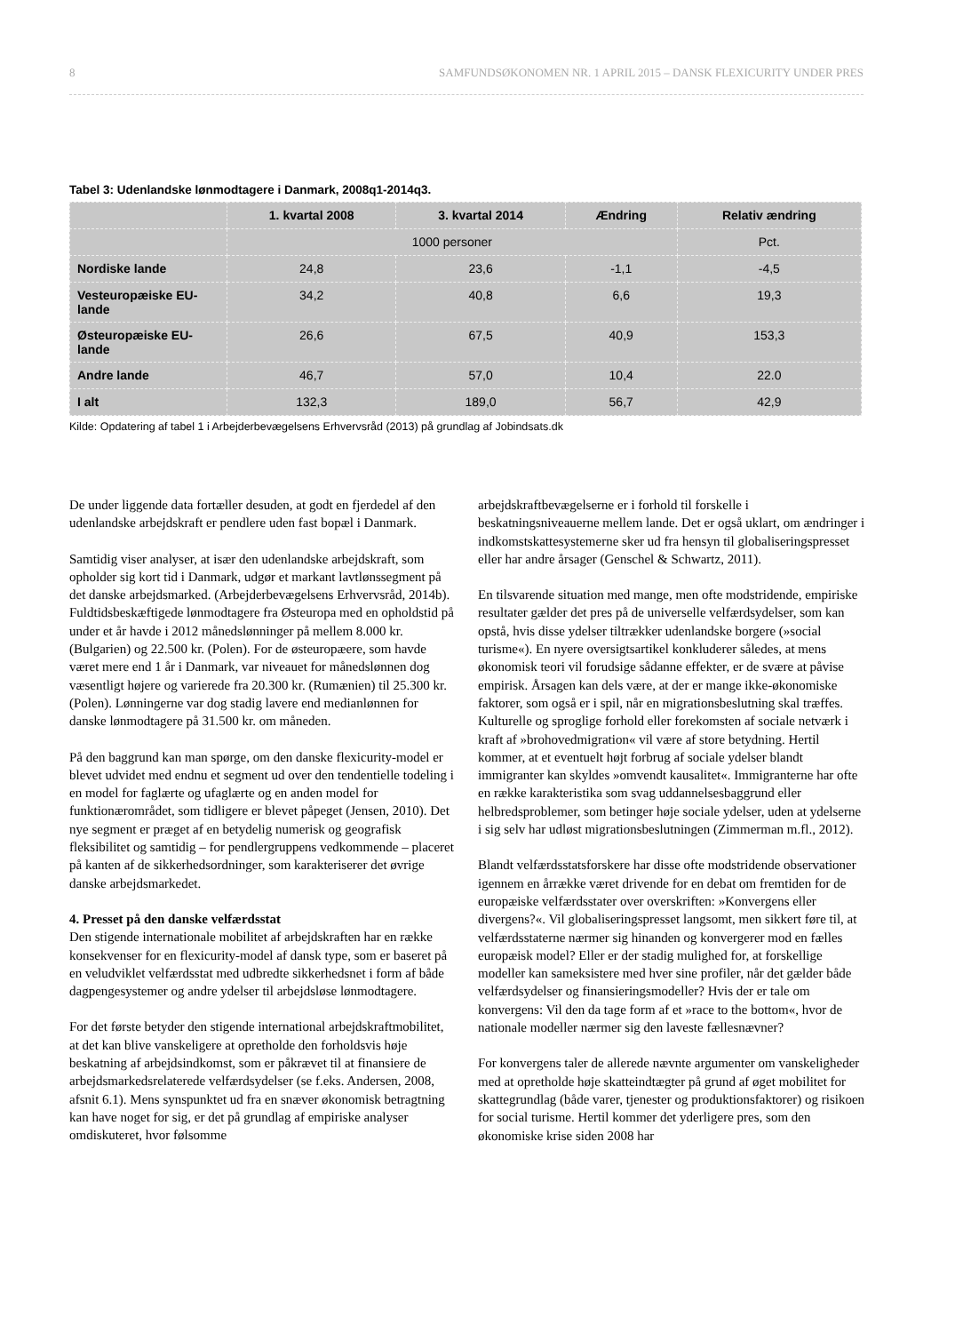8 SAMFUNDSØKONOMEN NR. 1 APRIL 2015 – DANSK FLEXICURITY UNDER PRES
Tabel 3: Udenlandske lønmodtagere i Danmark, 2008q1-2014q3.
| | 1. kvartal 2008 | 3. kvartal 2014 | Ændring | Relativ ændring |
| --- | --- | --- | --- | --- |
| | 1000 personer | | | Pct. |
| Nordiske lande | 24,8 | 23,6 | -1,1 | -4,5 |
| Vesteuropæiske EU-lande | 34,2 | 40,8 | 6,6 | 19,3 |
| Østeuropæiske EU-lande | 26,6 | 67,5 | 40,9 | 153,3 |
| Andre lande | 46,7 | 57,0 | 10,4 | 22.0 |
| I alt | 132,3 | 189,0 | 56,7 | 42,9 |
Kilde: Opdatering af tabel 1 i Arbejderbevægelsens Erhvervsråd (2013) på grundlag af Jobindsats.dk
De under liggende data fortæller desuden, at godt en fjerdedel af den udenlandske arbejdskraft er pendlere uden fast bopæl i Danmark.
Samtidig viser analyser, at især den udenlandske arbejdskraft, som opholder sig kort tid i Danmark, udgør et markant lavtlønssegment på det danske arbejdsmarked. (Arbejderbevægelsens Erhvervsråd, 2014b). Fuldtidsbeskæftigede lønmodtagere fra Østeuropa med en opholdstid på under et år havde i 2012 månedslønninger på mellem 8.000 kr. (Bulgarien) og 22.500 kr. (Polen). For de østeuropæere, som havde været mere end 1 år i Danmark, var niveauet for månedslønnen dog væsentligt højere og varierede fra 20.300 kr. (Rumænien) til 25.300 kr. (Polen). Lønningerne var dog stadig lavere end medianlønnen for danske lønmodtagere på 31.500 kr. om måneden.
På den baggrund kan man spørge, om den danske flexicurity-model er blevet udvidet med endnu et segment ud over den tendentielle todeling i en model for faglærte og ufaglærte og en anden model for funktionærområdet, som tidligere er blevet påpeget (Jensen, 2010). Det nye segment er præget af en betydelig numerisk og geografisk fleksibilitet og samtidig – for pendlergruppens vedkommende – placeret på kanten af de sikkerhedsordninger, som karakteriserer det øvrige danske arbejdsmarkedet.
4. Presset på den danske velfærdsstat
Den stigende internationale mobilitet af arbejdskraften har en række konsekvenser for en flexicurity-model af dansk type, som er baseret på en veludviklet velfærdsstat med udbredte sikkerhedsnet i form af både dagpengesystemer og andre ydelser til arbejdsløse lønmodtagere.
For det første betyder den stigende international arbejdskraftmobilitet, at det kan blive vanskeligere at opretholde den forholdsvis høje beskatning af arbejdsindkomst, som er påkrævet til at finansiere de arbejdsmarkedsrelaterede velfærdsydelser (se f.eks. Andersen, 2008, afsnit 6.1). Mens synspunktet ud fra en snæver økonomisk betragtning kan have noget for sig, er det på grundlag af empiriske analyser omdiskuteret, hvor følsomme
arbejdskraftbevægelserne er i forhold til forskelle i beskatningsniveauerne mellem lande. Det er også uklart, om ændringer i indkomstskattesystemerne sker ud fra hensyn til globaliseringspresset eller har andre årsager (Genschel & Schwartz, 2011).
En tilsvarende situation med mange, men ofte modstridende, empiriske resultater gælder det pres på de universelle velfærdsydelser, som kan opstå, hvis disse ydelser tiltrækker udenlandske borgere (»social turisme«). En nyere oversigtsartikel konkluderer således, at mens økonomisk teori vil forudsige sådanne effekter, er de svære at påvise empirisk. Årsagen kan dels være, at der er mange ikke-økonomiske faktorer, som også er i spil, når en migrationsbeslutning skal træffes. Kulturelle og sproglige forhold eller forekomsten af sociale netværk i kraft af »brohovedmigration« vil være af store betydning. Hertil kommer, at et eventuelt højt forbrug af sociale ydelser blandt immigranter kan skyldes »omvendt kausalitet«. Immigranterne har ofte en række karakteristika som svag uddannelsesbaggrund eller helbredsproblemer, som betinger høje sociale ydelser, uden at ydelserne i sig selv har udløst migrationsbeslutningen (Zimmerman m.fl., 2012).
Blandt velfærdsstatsforskere har disse ofte modstridende observationer igennem en årrække været drivende for en debat om fremtiden for de europæiske velfærdsstater over overskriften: »Konvergens eller divergens?«. Vil globaliseringspresset langsomt, men sikkert føre til, at velfærdsstaterne nærmer sig hinanden og konvergerer mod en fælles europæisk model? Eller er der stadig mulighed for, at forskellige modeller kan sameksistere med hver sine profiler, når det gælder både velfærdsydelser og finansieringsmodeller? Hvis der er tale om konvergens: Vil den da tage form af et »race to the bottom«, hvor de nationale modeller nærmer sig den laveste fællesnævner?
For konvergens taler de allerede nævnte argumenter om vanskeligheder med at opretholde høje skatteindtægter på grund af øget mobilitet for skattegrundlag (både varer, tjenester og produktionsfaktorer) og risikoen for social turisme. Hertil kommer det yderligere pres, som den økonomiske krise siden 2008 har